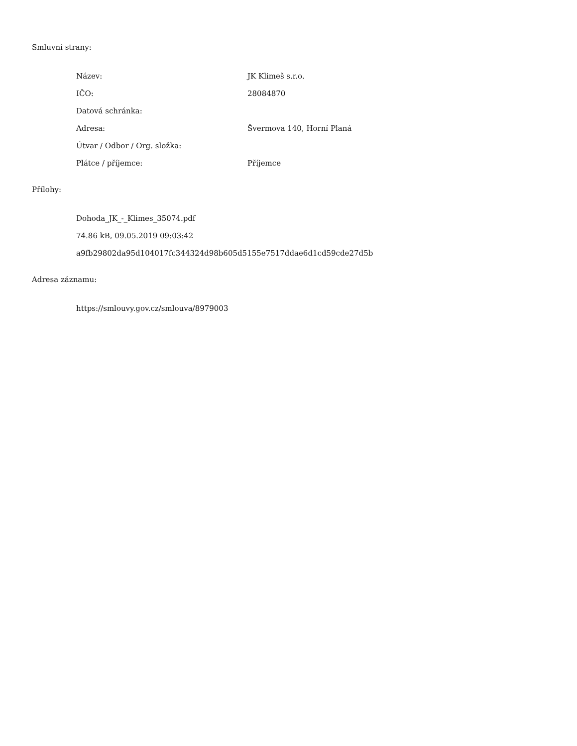Smluvní strany:
Název: JK Klimeš s.r.o.
IČO: 28084870
Datová schránka:
Adresa: Švermova 140, Horní Planá
Útvar / Odbor / Org. složka:
Plátce / příjemce: Příjemce
Přílohy:
Dohoda_JK_-_Klimes_35074.pdf
74.86 kB, 09.05.2019 09:03:42
a9fb29802da95d104017fc344324d98b605d5155e7517ddae6d1cd59cde27d5b
Adresa záznamu:
https://smlouvy.gov.cz/smlouva/8979003